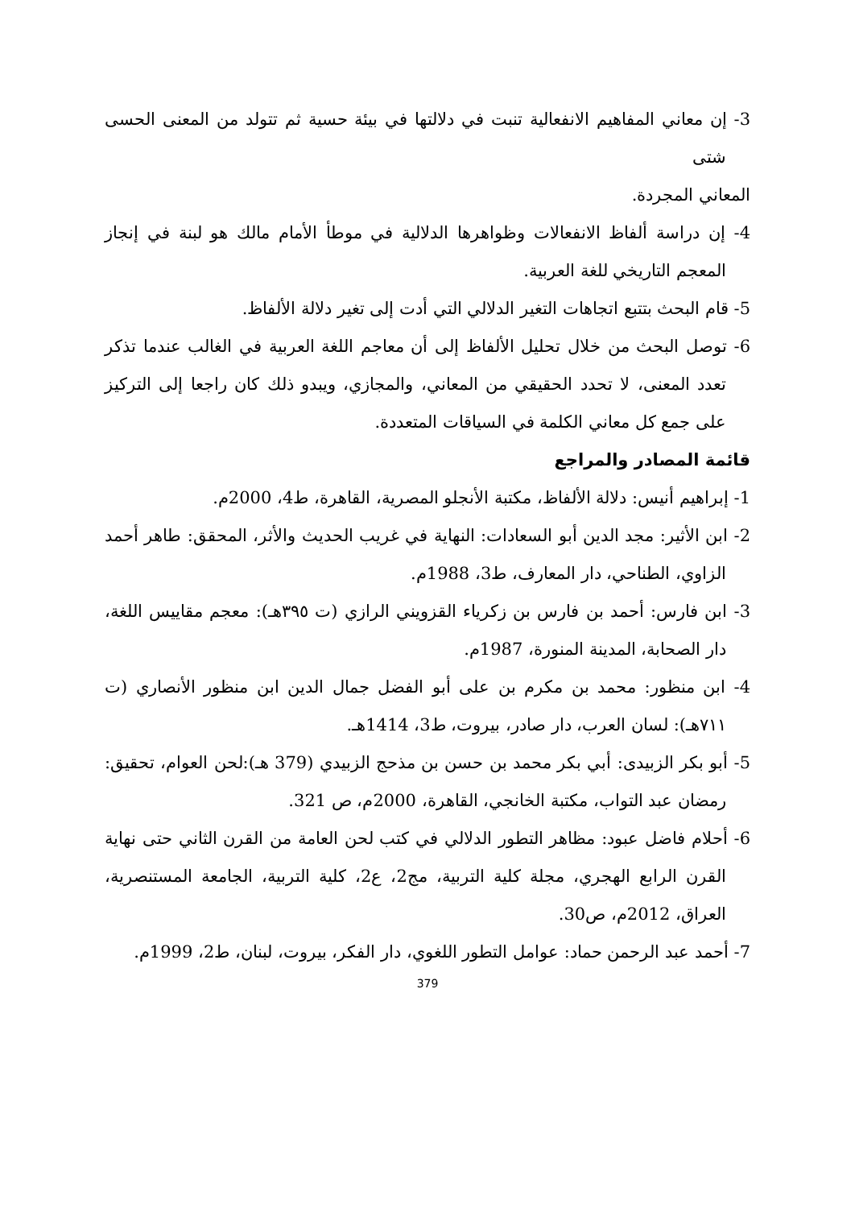3- إن معاني المفاهيم الانفعالية تنبت في دلالتها في بيئة حسية ثم تتولد من المعنى الحسى شتى
المعاني المجردة.
4- إن دراسة ألفاظ الانفعالات وظواهرها الدلالية في موطأ الأمام مالك هو لبنة في إنجاز المعجم التاريخي للغة العربية.
5- قام البحث بتتبع اتجاهات التغير الدلالي التي أدت إلى تغير دلالة الألفاظ.
6- توصل البحث من خلال تحليل الألفاظ إلى أن معاجم اللغة العربية في الغالب عندما تذكر تعدد المعنى، لا تحدد الحقيقي من المعاني، والمجازي، ويبدو ذلك كان راجعا إلى التركيز على جمع كل معاني الكلمة في السياقات المتعددة.
قائمة المصادر والمراجع
1- إبراهيم أنيس: دلالة الألفاظ، مكتبة الأنجلو المصرية، القاهرة، ط4، 2000م.
2- ابن الأثير: مجد الدين أبو السعادات: النهاية في غريب الحديث والأثر، المحقق: طاهر أحمد الزاوي، الطناحي، دار المعارف، ط3، 1988م.
3- ابن فارس: أحمد بن فارس بن زكرياء القزويني الرازي (ت ٣٩٥هـ): معجم مقاييس اللغة، دار الصحابة، المدينة المنورة، 1987م.
4- ابن منظور: محمد بن مكرم بن على أبو الفضل جمال الدين ابن منظور الأنصاري (ت ٧١١هـ): لسان العرب، دار صادر، بيروت، ط3، 1414هـ.
5- أبو بكر الزبيدى: أبي بكر محمد بن حسن بن مذحج الزبيدي (379 هـ):لحن العوام، تحقيق: رمضان عبد التواب، مكتبة الخانجي، القاهرة، 2000م، ص 321.
6- أحلام فاضل عبود: مظاهر التطور الدلالي في كتب لحن العامة من القرن الثاني حتى نهاية القرن الرابع الهجري، مجلة كلية التربية، مج2، ع2، كلية التربية، الجامعة المستنصرية، العراق، 2012م، ص30.
7- أحمد عبد الرحمن حماد: عوامل التطور اللغوي، دار الفكر، بيروت، لبنان، ط2، 1999م.
379